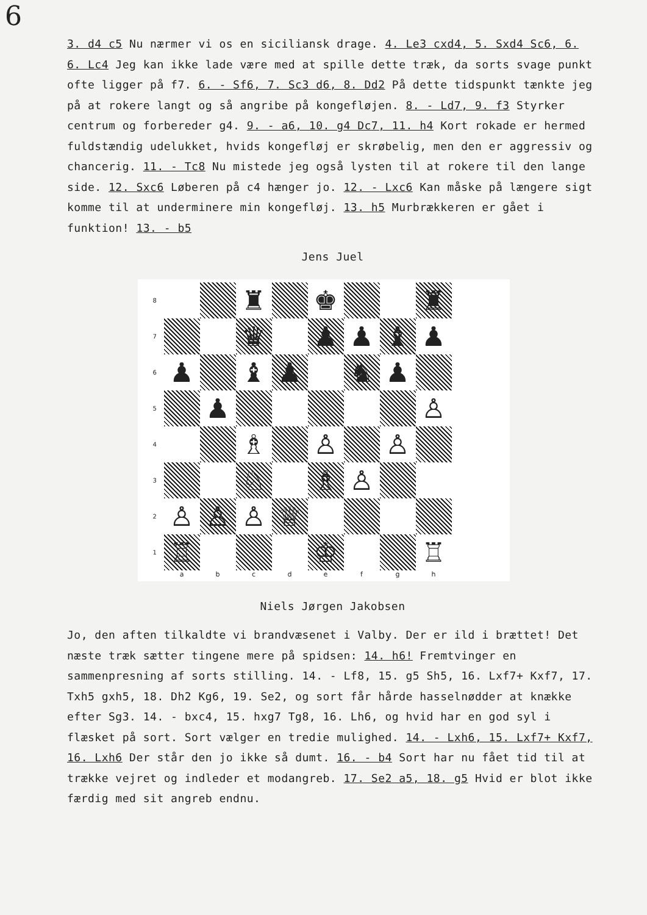6
3. d4 c5 Nu nærmer vi os en siciliansk drage. 4. Le3 cxd4, 5. Sxd4 Sc6, 6. 6. Lc4 Jeg kan ikke lade være med at spille dette træk, da sorts svage punkt ofte ligger på f7. 6. - Sf6, 7. Sc3 d6, 8. Dd2 På dette tidspunkt tænkte jeg på at rokere langt og så angribe på kongefløjen. 8. - Ld7, 9. f3 Styrker centrum og forbereder g4. 9. - a6, 10. g4 Dc7, 11. h4 Kort rokade er hermed fuldstændig udelukket, hvids kongefløj er skrøbelig, men den er aggressiv og chancerig. 11. - Tc8 Nu mistede jeg også lysten til at rokere til den lange side. 12. Sxc6 Løberen på c4 hænger jo. 12. - Lxc6 Kan måske på længere sigt komme til at underminere min kongefløj. 13. h5 Murbrækkeren er gået i funktion! 13. - b5
Jens Juel
8
♜
♚
♜
7
♛
♟
♟
♝
♟
6
♟
♝
♟
♞
♟
5
♟
♙
4
♗
♙
♙
3
♘
♗
♙
2
♙
♙
♙
♕
1
♖
♔
♖
a b c d e f g h
Niels Jørgen Jakobsen
Jo, den aften tilkaldte vi brandvæsenet i Valby. Der er ild i brættet! Det næste træk sætter tingene mere på spidsen: 14. h6! Fremtvinger en sammenpresning af sorts stilling. 14. - Lf8, 15. g5 Sh5, 16. Lxf7+ Kxf7, 17. Txh5 gxh5, 18. Dh2 Kg6, 19. Se2, og sort får hårde hasselnødder at knække efter Sg3. 14. - bxc4, 15. hxg7 Tg8, 16. Lh6, og hvid har en god syl i flæsket på sort. Sort vælger en tredie mulighed. 14. - Lxh6, 15. Lxf7+ Kxf7, 16. Lxh6 Der står den jo ikke så dumt. 16. - b4 Sort har nu fået tid til at trække vejret og indleder et modangreb. 17. Se2 a5, 18. g5 Hvid er blot ikke færdig med sit angreb endnu.